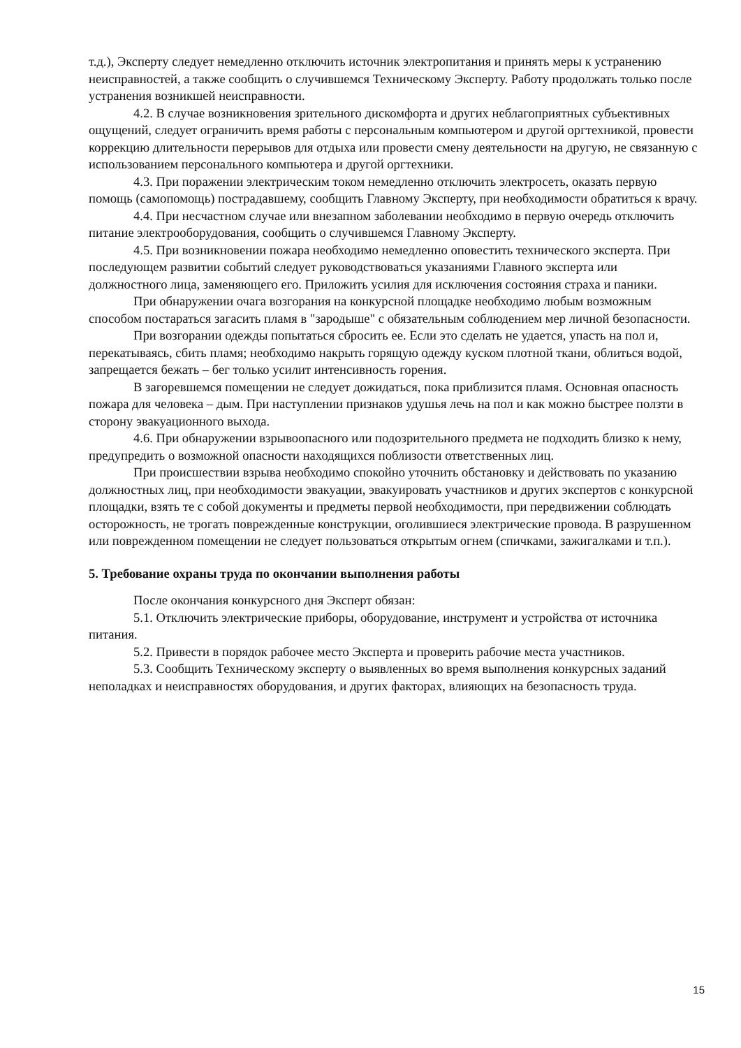т.д.), Эксперту следует немедленно отключить источник электропитания и принять меры к устранению неисправностей, а также сообщить о случившемся Техническому Эксперту. Работу продолжать только после устранения возникшей неисправности.
4.2. В случае возникновения зрительного дискомфорта и других неблагоприятных субъективных ощущений, следует ограничить время работы с персональным компьютером и другой оргтехникой, провести коррекцию длительности перерывов для отдыха или провести смену деятельности на другую, не связанную с использованием персонального компьютера и другой оргтехники.
4.3. При поражении электрическим током немедленно отключить электросеть, оказать первую помощь (самопомощь) пострадавшему, сообщить Главному Эксперту, при необходимости обратиться к врачу.
4.4. При несчастном случае или внезапном заболевании необходимо в первую очередь отключить питание электрооборудования, сообщить о случившемся Главному Эксперту.
4.5. При возникновении пожара необходимо немедленно оповестить технического эксперта. При последующем развитии событий следует руководствоваться указаниями Главного эксперта или должностного лица, заменяющего его. Приложить усилия для исключения состояния страха и паники.
При обнаружении очага возгорания на конкурсной площадке необходимо любым возможным способом постараться загасить пламя в "зародыше" с обязательным соблюдением мер личной безопасности.
При возгорании одежды попытаться сбросить ее. Если это сделать не удается, упасть на пол и, перекатываясь, сбить пламя; необходимо накрыть горящую одежду куском плотной ткани, облиться водой, запрещается бежать – бег только усилит интенсивность горения.
В загоревшемся помещении не следует дожидаться, пока приблизится пламя. Основная опасность пожара для человека – дым. При наступлении признаков удушья лечь на пол и как можно быстрее ползти в сторону эвакуационного выхода.
4.6. При обнаружении взрывоопасного или подозрительного предмета не подходить близко к нему, предупредить о возможной опасности находящихся поблизости ответственных лиц.
При происшествии взрыва необходимо спокойно уточнить обстановку и действовать по указанию должностных лиц, при необходимости эвакуации, эвакуировать участников и других экспертов с конкурсной площадки, взять те с собой документы и предметы первой необходимости, при передвижении соблюдать осторожность, не трогать поврежденные конструкции, оголившиеся электрические провода. В разрушенном или поврежденном помещении не следует пользоваться открытым огнем (спичками, зажигалками и т.п.).
5. Требование охраны труда по окончании выполнения работы
После окончания конкурсного дня Эксперт обязан:
5.1. Отключить электрические приборы, оборудование, инструмент и устройства от источника питания.
5.2. Привести в порядок рабочее место Эксперта и проверить рабочие места участников.
5.3. Сообщить Техническому эксперту о выявленных во время выполнения конкурсных заданий неполадках и неисправностях оборудования, и других факторах, влияющих на безопасность труда.
15